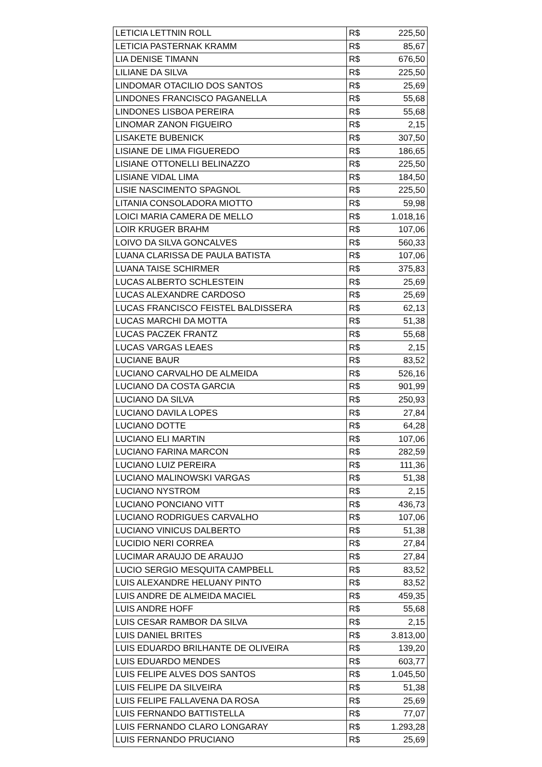| LETICIA LETTNIN ROLL | R$ | 225,50 |
| LETICIA PASTERNAK KRAMM | R$ | 85,67 |
| LIA DENISE TIMANN | R$ | 676,50 |
| LILIANE DA SILVA | R$ | 225,50 |
| LINDOMAR OTACILIO DOS SANTOS | R$ | 25,69 |
| LINDONES FRANCISCO PAGANELLA | R$ | 55,68 |
| LINDONES LISBOA PEREIRA | R$ | 55,68 |
| LINOMAR ZANON FIGUEIRO | R$ | 2,15 |
| LISAKETE BUBENICK | R$ | 307,50 |
| LISIANE DE LIMA FIGUEREDO | R$ | 186,65 |
| LISIANE OTTONELLI BELINAZZO | R$ | 225,50 |
| LISIANE VIDAL LIMA | R$ | 184,50 |
| LISIE NASCIMENTO SPAGNOL | R$ | 225,50 |
| LITANIA CONSOLADORA MIOTTO | R$ | 59,98 |
| LOICI MARIA CAMERA DE MELLO | R$ | 1.018,16 |
| LOIR KRUGER BRAHM | R$ | 107,06 |
| LOIVO DA SILVA GONCALVES | R$ | 560,33 |
| LUANA CLARISSA DE PAULA BATISTA | R$ | 107,06 |
| LUANA TAISE SCHIRMER | R$ | 375,83 |
| LUCAS ALBERTO SCHLESTEIN | R$ | 25,69 |
| LUCAS ALEXANDRE CARDOSO | R$ | 25,69 |
| LUCAS FRANCISCO FEISTEL BALDISSERA | R$ | 62,13 |
| LUCAS MARCHI DA MOTTA | R$ | 51,38 |
| LUCAS PACZEK FRANTZ | R$ | 55,68 |
| LUCAS VARGAS LEAES | R$ | 2,15 |
| LUCIANE BAUR | R$ | 83,52 |
| LUCIANO CARVALHO DE ALMEIDA | R$ | 526,16 |
| LUCIANO DA COSTA GARCIA | R$ | 901,99 |
| LUCIANO DA SILVA | R$ | 250,93 |
| LUCIANO DAVILA LOPES | R$ | 27,84 |
| LUCIANO DOTTE | R$ | 64,28 |
| LUCIANO ELI MARTIN | R$ | 107,06 |
| LUCIANO FARINA MARCON | R$ | 282,59 |
| LUCIANO LUIZ PEREIRA | R$ | 111,36 |
| LUCIANO MALINOWSKI VARGAS | R$ | 51,38 |
| LUCIANO NYSTROM | R$ | 2,15 |
| LUCIANO PONCIANO VITT | R$ | 436,73 |
| LUCIANO RODRIGUES CARVALHO | R$ | 107,06 |
| LUCIANO VINICUS DALBERTO | R$ | 51,38 |
| LUCIDIO NERI CORREA | R$ | 27,84 |
| LUCIMAR ARAUJO DE ARAUJO | R$ | 27,84 |
| LUCIO SERGIO MESQUITA CAMPBELL | R$ | 83,52 |
| LUIS ALEXANDRE HELUANY PINTO | R$ | 83,52 |
| LUIS ANDRE DE ALMEIDA MACIEL | R$ | 459,35 |
| LUIS ANDRE HOFF | R$ | 55,68 |
| LUIS CESAR RAMBOR DA SILVA | R$ | 2,15 |
| LUIS DANIEL BRITES | R$ | 3.813,00 |
| LUIS EDUARDO BRILHANTE DE OLIVEIRA | R$ | 139,20 |
| LUIS EDUARDO MENDES | R$ | 603,77 |
| LUIS FELIPE ALVES DOS SANTOS | R$ | 1.045,50 |
| LUIS FELIPE DA SILVEIRA | R$ | 51,38 |
| LUIS FELIPE FALLAVENA DA ROSA | R$ | 25,69 |
| LUIS FERNANDO BATTISTELLA | R$ | 77,07 |
| LUIS FERNANDO CLARO LONGARAY | R$ | 1.293,28 |
| LUIS FERNANDO PRUCIANO | R$ | 25,69 |